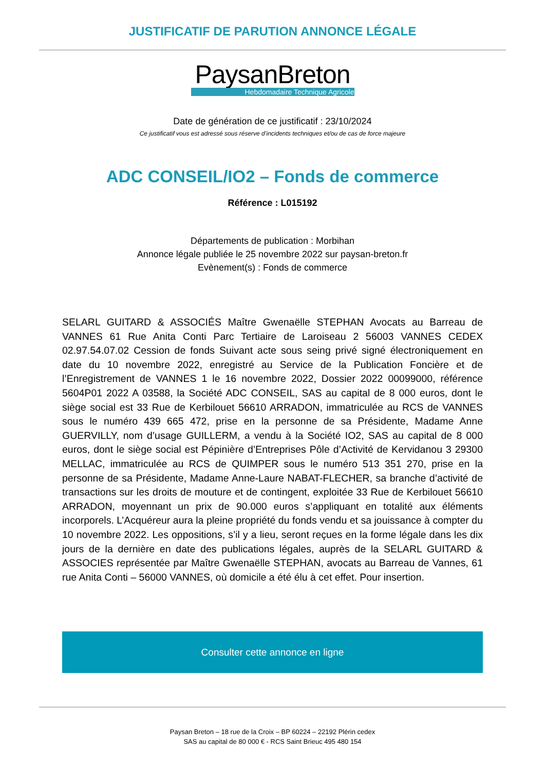JUSTIFICATIF DE PARUTION ANNONCE LÉGALE
PaysanBreton
Hebdomadaire Technique Agricole
Date de génération de ce justificatif : 23/10/2024
Ce justificatif vous est adressé sous réserve d’incidents techniques et/ou de cas de force majeure
ADC CONSEIL/IO2 – Fonds de commerce
Référence : L015192
Départements de publication : Morbihan
Annonce légale publiée le 25 novembre 2022 sur paysan-breton.fr
Evènement(s) : Fonds de commerce
SELARL GUITARD & ASSOCIÉS Maître Gwenaëlle STEPHAN Avocats au Barreau de VANNES 61 Rue Anita Conti Parc Tertiaire de Laroiseau 2 56003 VANNES CEDEX 02.97.54.07.02 Cession de fonds Suivant acte sous seing privé signé électroniquement en date du 10 novembre 2022, enregistré au Service de la Publication Foncière et de l’Enregistrement de VANNES 1 le 16 novembre 2022, Dossier 2022 00099000, référence 5604P01 2022 A 03588, la Société ADC CONSEIL, SAS au capital de 8 000 euros, dont le siège social est 33 Rue de Kerbilouet 56610 ARRADON, immatriculée au RCS de VANNES sous le numéro 439 665 472, prise en la personne de sa Présidente, Madame Anne GUERVILLY, nom d’usage GUILLERM, a vendu à la Société IO2, SAS au capital de 8 000 euros, dont le siège social est Pépinière d’Entreprises Pôle d’Activité de Kervidanou 3 29300 MELLAC, immatriculée au RCS de QUIMPER sous le numéro 513 351 270, prise en la personne de sa Présidente, Madame Anne-Laure NABAT-FLECHER, sa branche d’activité de transactions sur les droits de mouture et de contingent, exploitée 33 Rue de Kerbilouet 56610 ARRADON, moyennant un prix de 90.000 euros s’appliquant en totalité aux éléments incorporels. L’Acquéreur aura la pleine propriété du fonds vendu et sa jouissance à compter du 10 novembre 2022. Les oppositions, s’il y a lieu, seront reçues en la forme légale dans les dix jours de la dernière en date des publications légales, auprès de la SELARL GUITARD & ASSOCIES représentée par Maître Gwenaëlle STEPHAN, avocats au Barreau de Vannes, 61 rue Anita Conti – 56000 VANNES, où domicile a été élu à cet effet. Pour insertion.
Consulter cette annonce en ligne
Paysan Breton – 18 rue de la Croix – BP 60224 – 22192 Plérin cedex
SAS au capital de 80 000 € - RCS Saint Brieuc 495 480 154